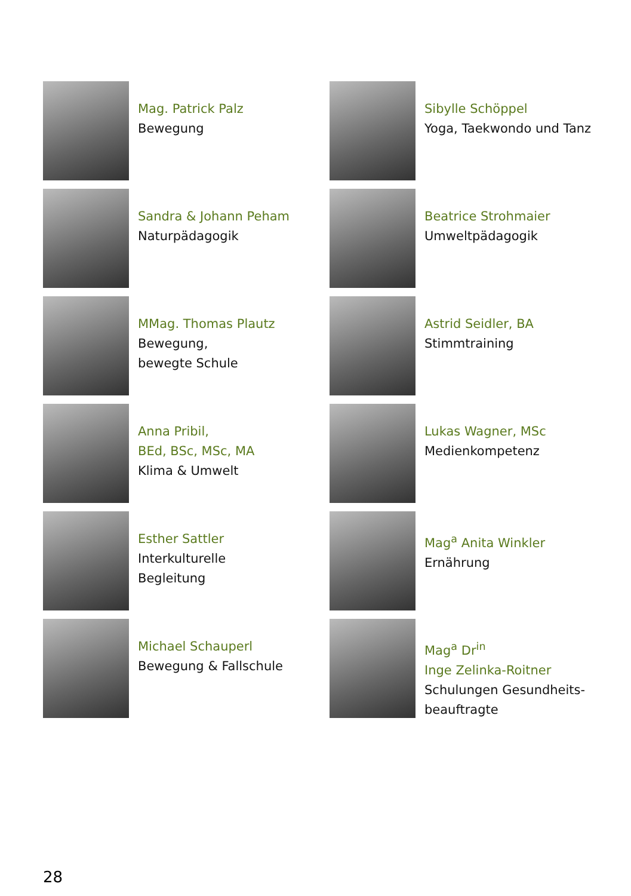Mag. Patrick Palz
Bewegung
Sibylle Schöppel
Yoga, Taekwondo und Tanz
Sandra & Johann Peham
Naturpädagogik
Beatrice Strohmaier
Umweltpädagogik
MMag. Thomas Plautz
Bewegung,
bewegte Schule
Astrid Seidler, BA
Stimmtraining
Anna Pribil,
BEd, BSc, MSc, MA
Klima & Umwelt
Lukas Wagner, MSc
Medienkompetenz
Esther Sattler
Interkulturelle
Begleitung
Mag<sup>a</sup> Anita Winkler
Ernährung
Michael Schauperl
Bewegung & Fallschule
Mag<sup>a</sup> Dr<sup>in</sup>
Inge Zelinka-Roitner
Schulungen Gesundheits-
beauftragte
28